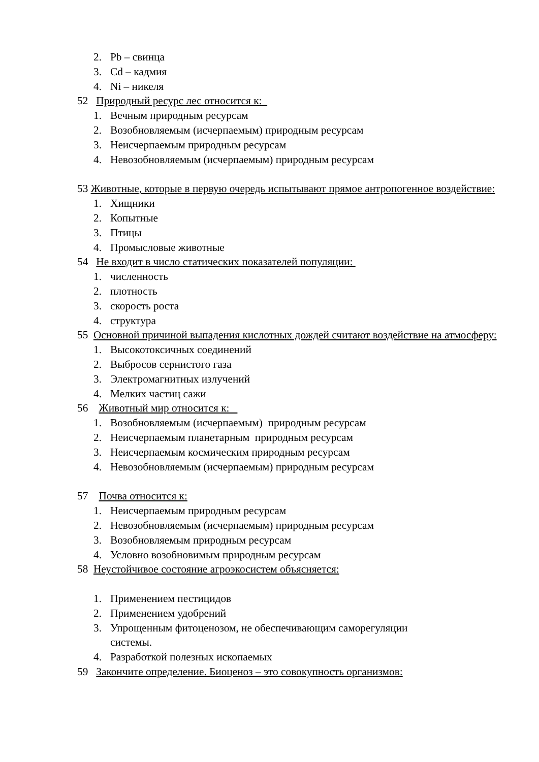2. Pb – свинца
3. Cd – кадмия
4. Ni – никеля
52 Природный ресурс лес относится к:
1. Вечным природным ресурсам
2. Возобновляемым (исчерпаемым) природным ресурсам
3. Неисчерпаемым природным ресурсам
4. Невозобновляемым (исчерпаемым) природным ресурсам
53 Животные, которые в первую очередь испытывают прямое антропогенное воздействие:
1. Хищники
2. Копытные
3. Птицы
4. Промысловые животные
54 Не входит в число статических показателей популяции:
1. численность
2. плотность
3. скорость роста
4. структура
55 Основной причиной выпадения кислотных дождей считают воздействие на атмосферу:
1. Высокотоксичных соединений
2. Выбросов сернистого газа
3. Электромагнитных излучений
4. Мелких частиц сажи
56 Животный мир относится к:
1. Возобновляемым (исчерпаемым) природным ресурсам
2. Неисчерпаемым планетарным природным ресурсам
3. Неисчерпаемым космическим природным ресурсам
4. Невозобновляемым (исчерпаемым) природным ресурсам
57 Почва относится к:
1. Неисчерпаемым природным ресурсам
2. Невозобновляемым (исчерпаемым) природным ресурсам
3. Возобновляемым природным ресурсам
4. Условно возобновимым природным ресурсам
58 Неустойчивое состояние агроэкосистем объясняется:
1. Применением пестицидов
2. Применением удобрений
3. Упрощенным фитоценозом, не обеспечивающим саморегуляции
системы.
4. Разработкой полезных ископаемых
59 Закончите определение. Биоценоз – это совокупность организмов: